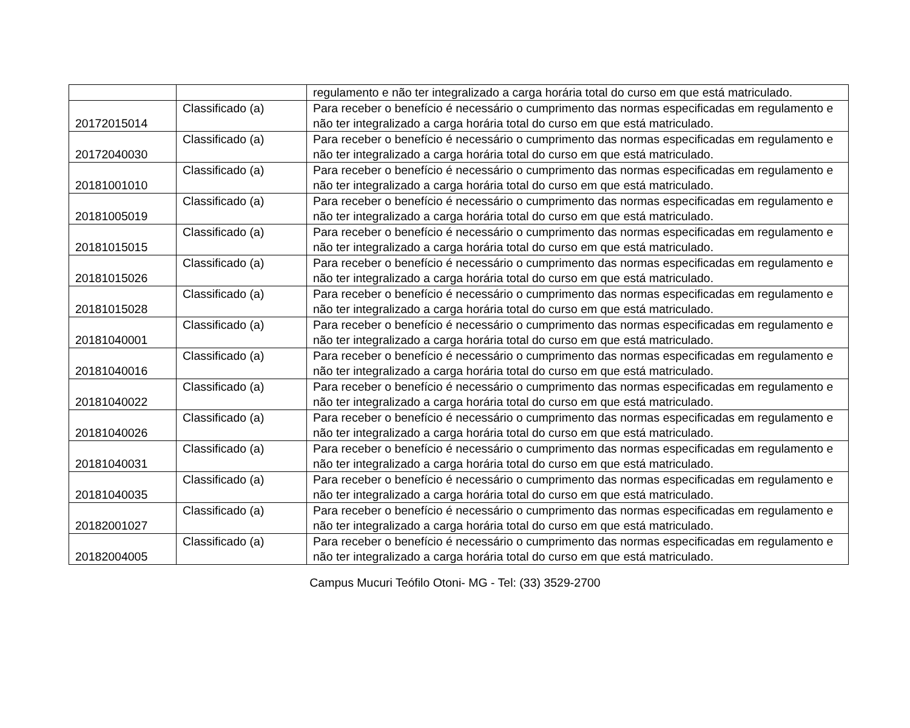| | | regulamento e não ter integralizado a carga horária total do curso em que está matriculado. |
| 20172015014 | Classificado (a) | Para receber o benefício é necessário o cumprimento das normas especificadas em regulamento e não ter integralizado a carga horária total do curso em que está matriculado. |
| 20172040030 | Classificado (a) | Para receber o benefício é necessário o cumprimento das normas especificadas em regulamento e não ter integralizado a carga horária total do curso em que está matriculado. |
| 20181001010 | Classificado (a) | Para receber o benefício é necessário o cumprimento das normas especificadas em regulamento e não ter integralizado a carga horária total do curso em que está matriculado. |
| 20181005019 | Classificado (a) | Para receber o benefício é necessário o cumprimento das normas especificadas em regulamento e não ter integralizado a carga horária total do curso em que está matriculado. |
| 20181015015 | Classificado (a) | Para receber o benefício é necessário o cumprimento das normas especificadas em regulamento e não ter integralizado a carga horária total do curso em que está matriculado. |
| 20181015026 | Classificado (a) | Para receber o benefício é necessário o cumprimento das normas especificadas em regulamento e não ter integralizado a carga horária total do curso em que está matriculado. |
| 20181015028 | Classificado (a) | Para receber o benefício é necessário o cumprimento das normas especificadas em regulamento e não ter integralizado a carga horária total do curso em que está matriculado. |
| 20181040001 | Classificado (a) | Para receber o benefício é necessário o cumprimento das normas especificadas em regulamento e não ter integralizado a carga horária total do curso em que está matriculado. |
| 20181040016 | Classificado (a) | Para receber o benefício é necessário o cumprimento das normas especificadas em regulamento e não ter integralizado a carga horária total do curso em que está matriculado. |
| 20181040022 | Classificado (a) | Para receber o benefício é necessário o cumprimento das normas especificadas em regulamento e não ter integralizado a carga horária total do curso em que está matriculado. |
| 20181040026 | Classificado (a) | Para receber o benefício é necessário o cumprimento das normas especificadas em regulamento e não ter integralizado a carga horária total do curso em que está matriculado. |
| 20181040031 | Classificado (a) | Para receber o benefício é necessário o cumprimento das normas especificadas em regulamento e não ter integralizado a carga horária total do curso em que está matriculado. |
| 20181040035 | Classificado (a) | Para receber o benefício é necessário o cumprimento das normas especificadas em regulamento e não ter integralizado a carga horária total do curso em que está matriculado. |
| 20182001027 | Classificado (a) | Para receber o benefício é necessário o cumprimento das normas especificadas em regulamento e não ter integralizado a carga horária total do curso em que está matriculado. |
| 20182004005 | Classificado (a) | Para receber o benefício é necessário o cumprimento das normas especificadas em regulamento e não ter integralizado a carga horária total do curso em que está matriculado. |
Campus Mucuri Teófilo Otoni- MG - Tel: (33) 3529-2700